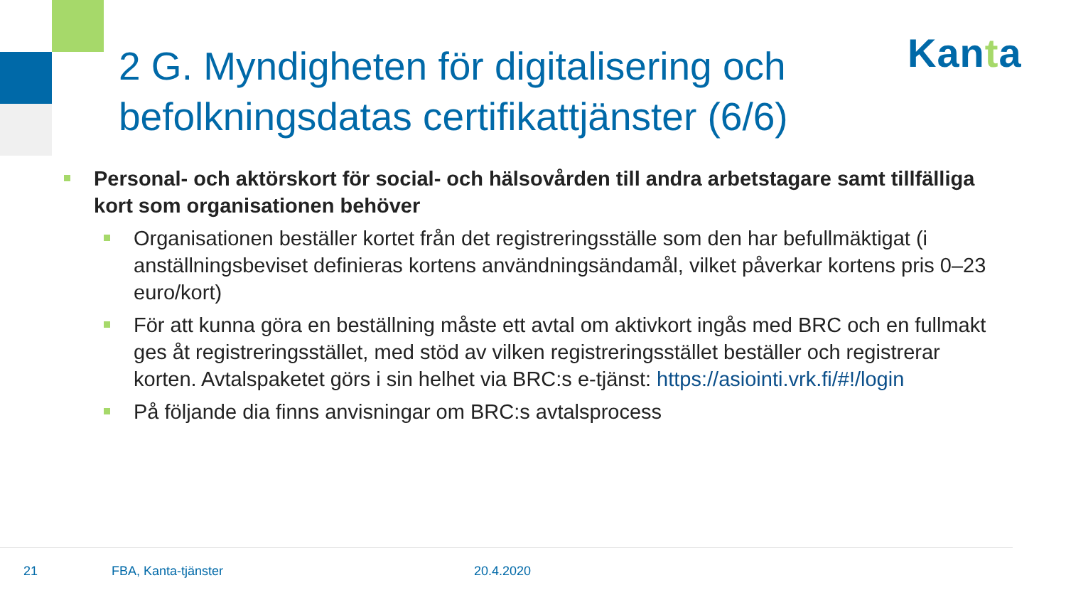2 G. Myndigheten för digitalisering och befolkningsdatas certifikattjänster (6/6)
Kanta
Personal- och aktörskort för social- och hälsovården till andra arbetstagare samt tillfälliga kort som organisationen behöver
Organisationen beställer kortet från det registreringsställe som den har befullmäktigat (i anställningsbeviset definieras kortens användningsändamål, vilket påverkar kortens pris 0–23 euro/kort)
För att kunna göra en beställning måste ett avtal om aktivkort ingås med BRC och en fullmakt ges åt registreringsstället, med stöd av vilken registreringsstället beställer och registrerar korten. Avtalspaketet görs i sin helhet via BRC:s e-tjänst: https://asiointi.vrk.fi/#!/login
På följande dia finns anvisningar om BRC:s avtalsprocess
21 FBA, Kanta-tjänster 20.4.2020